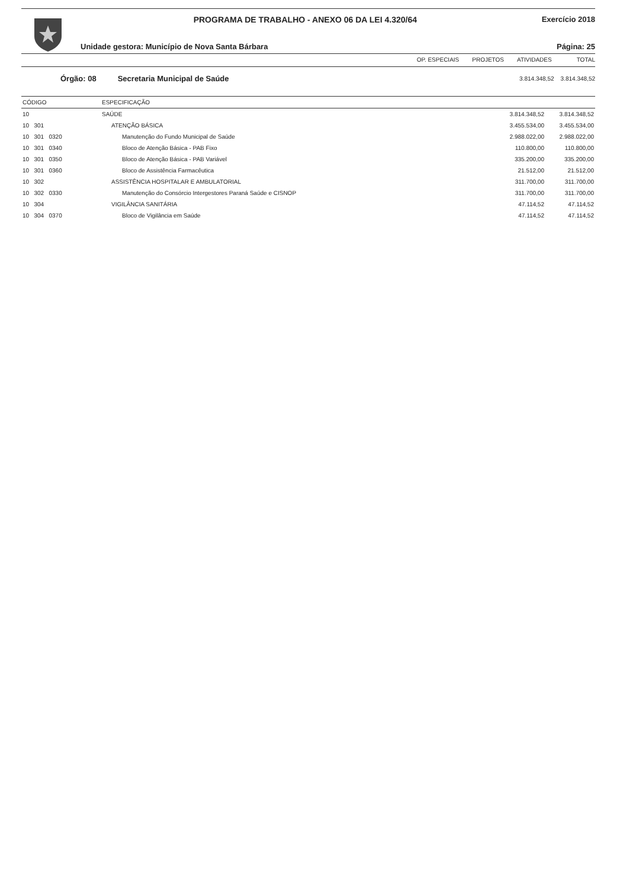PROGRAMA DE TRABALHO - ANEXO 06 DA LEI 4.320/64
Exercício 2018
Unidade gestora: Município de Nova Santa Bárbara Página: 25
OP. ESPECIAIS PROJETOS ATIVIDADES TOTAL
Órgão: 08 Secretaria Municipal de Saúde 3.814.348,52 3.814.348,52
| CÓDIGO | ESPECIFICAÇÃO | | |
| --- | --- | --- | --- |
| 10 | SAÚDE | 3.814.348,52 | 3.814.348,52 |
| 10 301 | ATENÇÃO BÁSICA | 3.455.534,00 | 3.455.534,00 |
| 10 301 0320 | Manutenção do Fundo Municipal de Saúde | 2.988.022,00 | 2.988.022,00 |
| 10 301 0340 | Bloco de Atenção Básica - PAB Fixo | 110.800,00 | 110.800,00 |
| 10 301 0350 | Bloco de Atenção Básica - PAB Variável | 335.200,00 | 335.200,00 |
| 10 301 0360 | Bloco de Assistência Farmacêutica | 21.512,00 | 21.512,00 |
| 10 302 | ASSISTÊNCIA HOSPITALAR E AMBULATORIAL | 311.700,00 | 311.700,00 |
| 10 302 0330 | Manutenção do Consórcio Intergestores Paraná Saúde e CISNOP | 311.700,00 | 311.700,00 |
| 10 304 | VIGILÂNCIA SANITÁRIA | 47.114,52 | 47.114,52 |
| 10 304 0370 | Bloco de Vigilância em Saúde | 47.114,52 | 47.114,52 |